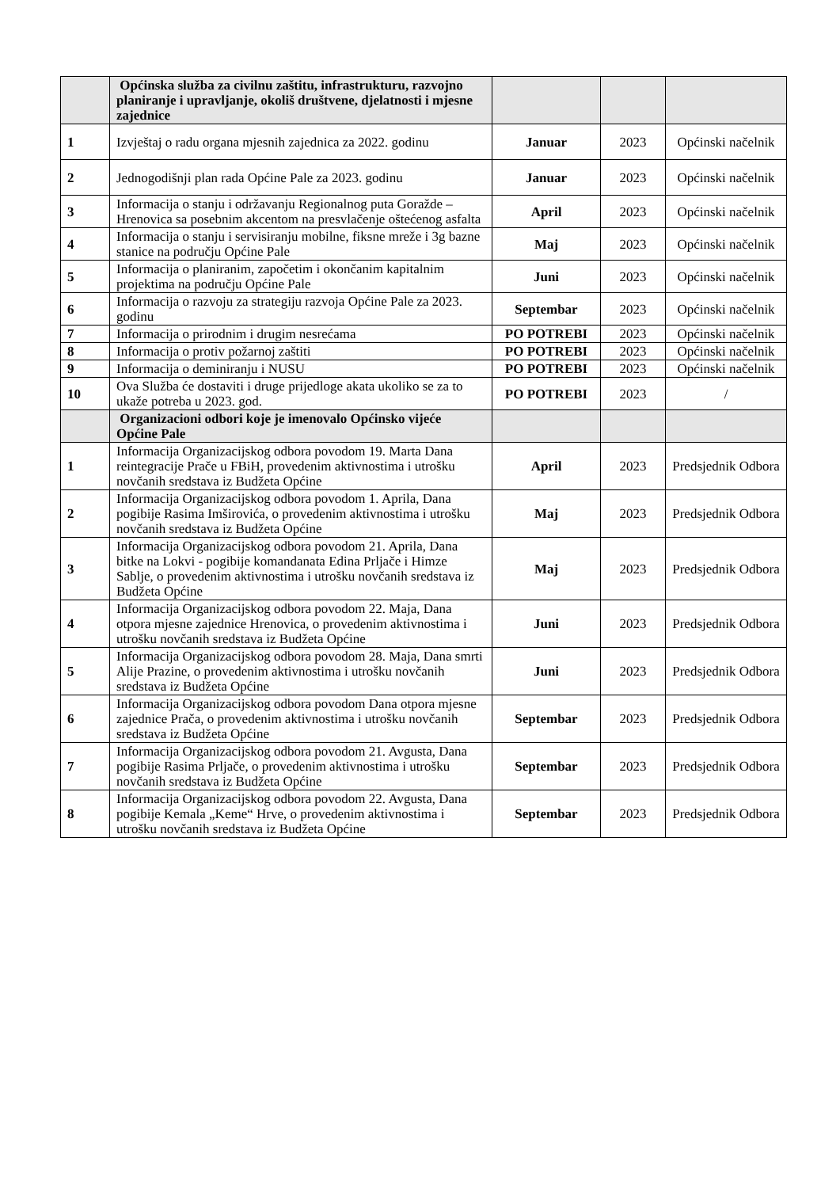| | Općinska služba za civilnu zaštitu, infrastrukturu, razvojno planiranje i upravljanje, okoliš društvene, djelatnosti i mjesne zajednice | | | |
| 1 | Izvještaj o radu organa mjesnih zajednica za 2022. godinu | Januar | 2023 | Općinski načelnik |
| 2 | Jednogodišnji plan rada Općine Pale za 2023. godinu | Januar | 2023 | Općinski načelnik |
| 3 | Informacija o stanju i održavanju Regionalnog puta Goražde – Hrenovica sa posebnim akcentom na presvlačenje oštećenog asfalta | April | 2023 | Općinski načelnik |
| 4 | Informacija o stanju i servisiranju mobilne, fiksne mreže i 3g bazne stanice na području Općine Pale | Maj | 2023 | Općinski načelnik |
| 5 | Informacija o planiranim, započetim i okončanim kapitalnim projektima na području Općine Pale | Juni | 2023 | Općinski načelnik |
| 6 | Informacija o razvoju za strategiju razvoja Općine Pale za 2023. godinu | Septembar | 2023 | Općinski načelnik |
| 7 | Informacija o prirodnim i drugim nesrećama | PO POTREBI | 2023 | Općinski načelnik |
| 8 | Informacija o protiv požarnoj zaštiti | PO POTREBI | 2023 | Općinski načelnik |
| 9 | Informacija o deminiranju i NUSU | PO POTREBI | 2023 | Općinski načelnik |
| 10 | Ova Služba će dostaviti i druge prijedloge akata ukoliko se za to ukaže potreba u 2023. god. | PO POTREBI | 2023 | / |
| | Organizacioni odbori koje je imenovalo Općinsko vijeće Općine Pale | | | |
| 1 | Informacija Organizacijskog odbora povodom 19. Marta Dana reintegracije Prače u FBiH, provedenim aktivnostima i utrošku novčanih sredstava iz Budžeta Općine | April | 2023 | Predsjednik Odbora |
| 2 | Informacija Organizacijskog odbora povodom 1. Aprila, Dana pogibije Rasima Imširovića, o provedenim aktivnostima i utrošku novčanih sredstava iz Budžeta Općine | Maj | 2023 | Predsjednik Odbora |
| 3 | Informacija Organizacijskog odbora povodom 21. Aprila, Dana bitke na Lokvi - pogibije komandanata Edina Prljače i Himze Sablje, o provedenim aktivnostima i utrošku novčanih sredstava iz Budžeta Općine | Maj | 2023 | Predsjednik Odbora |
| 4 | Informacija Organizacijskog odbora povodom 22. Maja, Dana otpora mjesne zajednice Hrenovica, o provedenim aktivnostima i utrošku novčanih sredstava iz Budžeta Općine | Juni | 2023 | Predsjednik Odbora |
| 5 | Informacija Organizacijskog odbora povodom 28. Maja, Dana smrti Alije Prazine, o provedenim aktivnostima i utrošku novčanih sredstava iz Budžeta Općine | Juni | 2023 | Predsjednik Odbora |
| 6 | Informacija Organizacijskog odbora povodom Dana otpora mjesne zajednice Prača, o provedenim aktivnostima i utrošku novčanih sredstava iz Budžeta Općine | Septembar | 2023 | Predsjednik Odbora |
| 7 | Informacija Organizacijskog odbora povodom 21. Avgusta, Dana pogibije Rasima Prljače, o provedenim aktivnostima i utrošku novčanih sredstava iz Budžeta Općine | Septembar | 2023 | Predsjednik Odbora |
| 8 | Informacija Organizacijskog odbora povodom 22. Avgusta, Dana pogibije Kemala „Keme“ Hrve, o provedenim aktivnostima i utrošku novčanih sredstava iz Budžeta Općine | Septembar | 2023 | Predsjednik Odbora |